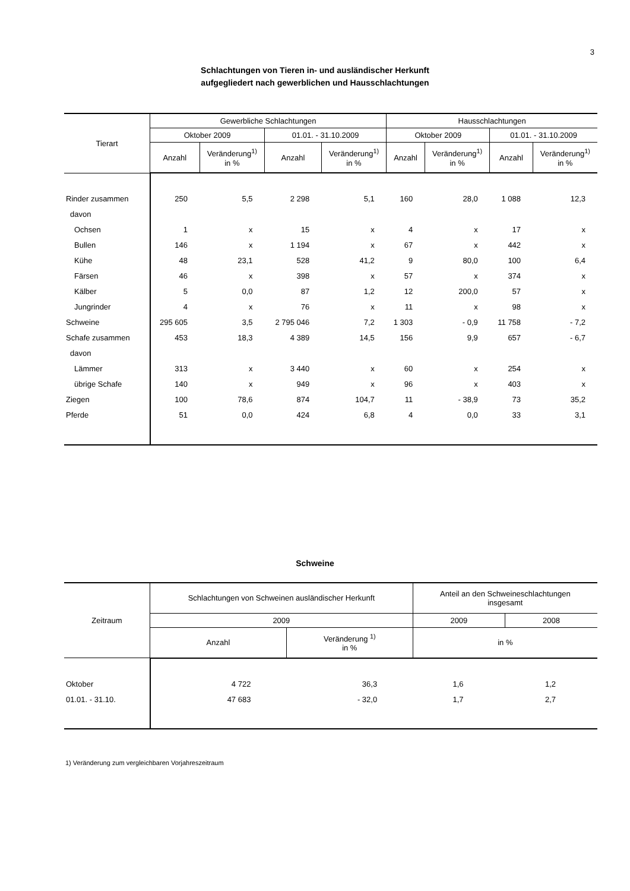3
Schlachtungen von Tieren in- und ausländischer Herkunft
aufgegliedert nach gewerblichen und Hausschlachtungen
| Tierart | Gewerbliche Schlachtungen | | | | Hausschlachtungen | | | |
| --- | --- | --- | --- | --- | --- | --- | --- | --- |
| | Oktober 2009 | | 01.01. - 31.10.2009 | | Oktober 2009 | | 01.01. - 31.10.2009 | |
| | Anzahl | Veränderung<sup>1)</sup> in % | Anzahl | Veränderung<sup>1)</sup> in % | Anzahl | Veränderung<sup>1)</sup> in % | Anzahl | Veränderung<sup>1)</sup> in % |
| Rinder zusammen | 250 | 5,5 | 2 298 | 5,1 | 160 | 28,0 | 1 088 | 12,3 |
| davon | | | | | | | | |
| Ochsen | 1 | x | 15 | x | 4 | x | 17 | x |
| Bullen | 146 | x | 1 194 | x | 67 | x | 442 | x |
| Kühe | 48 | 23,1 | 528 | 41,2 | 9 | 80,0 | 100 | 6,4 |
| Färsen | 46 | x | 398 | x | 57 | x | 374 | x |
| Kälber | 5 | 0,0 | 87 | 1,2 | 12 | 200,0 | 57 | x |
| Jungrinder | 4 | x | 76 | x | 11 | x | 98 | x |
| Schweine | 295 605 | 3,5 | 2 795 046 | 7,2 | 1 303 | - 0,9 | 11 758 | - 7,2 |
| Schafe zusammen | 453 | 18,3 | 4 389 | 14,5 | 156 | 9,9 | 657 | - 6,7 |
| davon | | | | | | | | |
| Lämmer | 313 | x | 3 440 | x | 60 | x | 254 | x |
| übrige Schafe | 140 | x | 949 | x | 96 | x | 403 | x |
| Ziegen | 100 | 78,6 | 874 | 104,7 | 11 | - 38,9 | 73 | 35,2 |
| Pferde | 51 | 0,0 | 424 | 6,8 | 4 | 0,0 | 33 | 3,1 |
Schweine
| Zeitraum | Schlachtungen von Schweinen ausländischer Herkunft | | Anteil an den Schweineschlachtungen insgesamt | |
| --- | --- | --- | --- | --- |
| | 2009 | | 2009 | 2008 |
| | Anzahl | Veränderung <sup>1)</sup> in % | in % | |
| Oktober | 4 722 | 36,3 | 1,6 | 1,2 |
| 01.01. - 31.10. | 47 683 | - 32,0 | 1,7 | 2,7 |
1) Veränderung zum vergleichbaren Vorjahreszeitraum